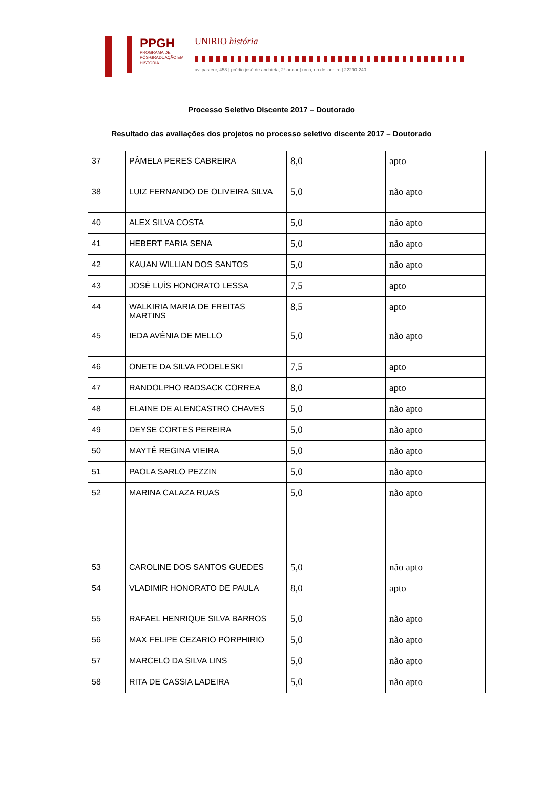PPGH
PROGRAMA DE
PÓS-GRADUAÇÃO EM
HISTORIA
UNIRIO história
av. pasteur, 458 | prédio josé de anchieta, 2º andar | urca, rio de janeiro | 22290-240
Processo Seletivo Discente 2017 – Doutorado
Resultado das avaliações dos projetos no processo seletivo discente 2017 – Doutorado
| 37 | PÂMELA PERES CABREIRA | 8,0 | apto |
| 38 | LUIZ FERNANDO DE OLIVEIRA SILVA | 5,0 | não apto |
| 40 | ALEX SILVA COSTA | 5,0 | não apto |
| 41 | HEBERT FARIA SENA | 5,0 | não apto |
| 42 | KAUAN WILLIAN DOS SANTOS | 5,0 | não apto |
| 43 | JOSÉ LUÍS HONORATO LESSA | 7,5 | apto |
| 44 | WALKIRIA MARIA DE FREITAS MARTINS | 8,5 | apto |
| 45 | IEDA AVÊNIA DE MELLO | 5,0 | não apto |
| 46 | ONETE DA SILVA PODELESKI | 7,5 | apto |
| 47 | RANDOLPHO RADSACK CORREA | 8,0 | apto |
| 48 | ELAINE DE ALENCASTRO CHAVES | 5,0 | não apto |
| 49 | DEYSE CORTES PEREIRA | 5,0 | não apto |
| 50 | MAYTÊ REGINA VIEIRA | 5,0 | não apto |
| 51 | PAOLA SARLO PEZZIN | 5,0 | não apto |
| 52 | MARINA CALAZA RUAS | 5,0 | não apto |
| 53 | CAROLINE DOS SANTOS GUEDES | 5,0 | não apto |
| 54 | VLADIMIR HONORATO DE PAULA | 8,0 | apto |
| 55 | RAFAEL HENRIQUE SILVA BARROS | 5,0 | não apto |
| 56 | MAX FELIPE CEZARIO PORPHIRIO | 5,0 | não apto |
| 57 | MARCELO DA SILVA LINS | 5,0 | não apto |
| 58 | RITA DE CASSIA LADEIRA | 5,0 | não apto |